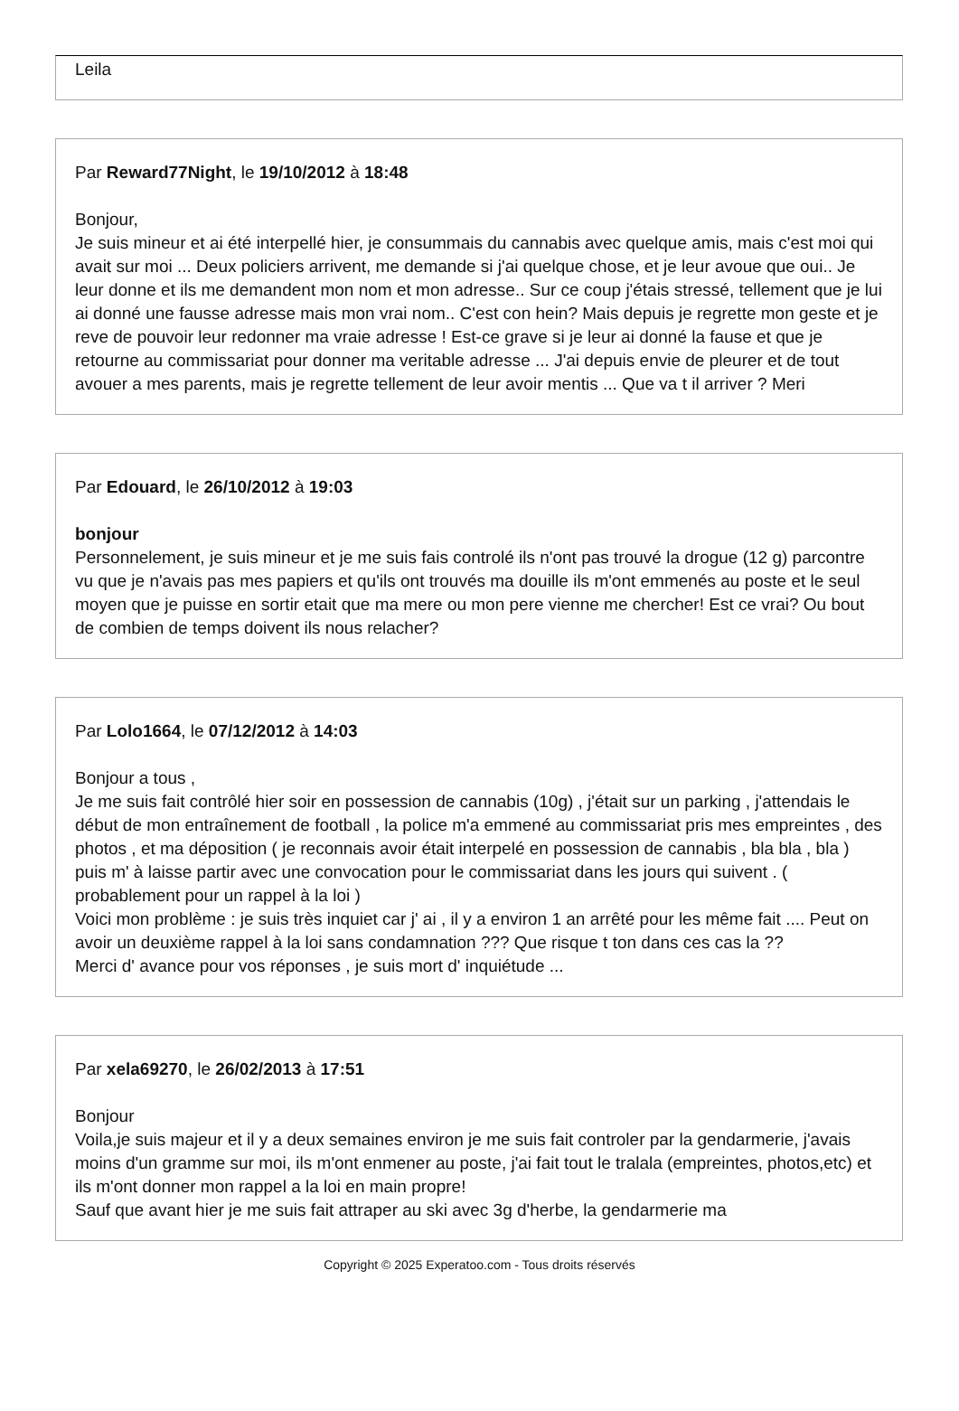Leila
Par Reward77Night, le 19/10/2012 à 18:48
Bonjour,
Je suis mineur et ai été interpellé hier, je consummais du cannabis avec quelque amis, mais c'est moi qui avait sur moi ... Deux policiers arrivent, me demande si j'ai quelque chose, et je leur avoue que oui.. Je leur donne et ils me demandent mon nom et mon adresse.. Sur ce coup j'étais stressé, tellement que je lui ai donné une fausse adresse mais mon vrai nom.. C'est con hein? Mais depuis je regrette mon geste et je reve de pouvoir leur redonner ma vraie adresse ! Est-ce grave si je leur ai donné la fause et que je retourne au commissariat pour donner ma veritable adresse ... J'ai depuis envie de pleurer et de tout avouer a mes parents, mais je regrette tellement de leur avoir mentis ... Que va t il arriver ? Meri
Par Edouard, le 26/10/2012 à 19:03
bonjour
Personnelement, je suis mineur et je me suis fais controlé ils n'ont pas trouvé la drogue (12 g) parcontre vu que je n'avais pas mes papiers et qu'ils ont trouvés ma douille ils m'ont emmenés au poste et le seul moyen que je puisse en sortir etait que ma mere ou mon pere vienne me chercher! Est ce vrai? Ou bout de combien de temps doivent ils nous relacher?
Par Lolo1664, le 07/12/2012 à 14:03
Bonjour a tous ,
Je me suis fait contrôlé hier soir en possession de cannabis (10g) , j'était sur un parking , j'attendais le début de mon entraînement de football , la police m'a emmené au commissariat pris mes empreintes , des photos , et ma déposition ( je reconnais avoir était interpelé en possession de cannabis , bla bla , bla ) puis m' à laisse partir avec une convocation pour le commissariat dans les jours qui suivent . ( probablement pour un rappel à la loi )
Voici mon problème : je suis très inquiet car j' ai , il y a environ 1 an arrêté pour les même fait .... Peut on avoir un deuxième rappel à la loi sans condamnation ??? Que risque t ton dans ces cas la ??
Merci d' avance pour vos réponses , je suis mort d' inquiétude ...
Par xela69270, le 26/02/2013 à 17:51
Bonjour
Voila,je suis majeur et il y a deux semaines environ je me suis fait controler par la gendarmerie, j'avais moins d'un gramme sur moi, ils m'ont enmener au poste, j'ai fait tout le tralala (empreintes, photos,etc) et ils m'ont donner mon rappel a la loi en main propre!
Sauf que avant hier je me suis fait attraper au ski avec 3g d'herbe, la gendarmerie ma
Copyright © 2025 Experatoo.com - Tous droits réservés